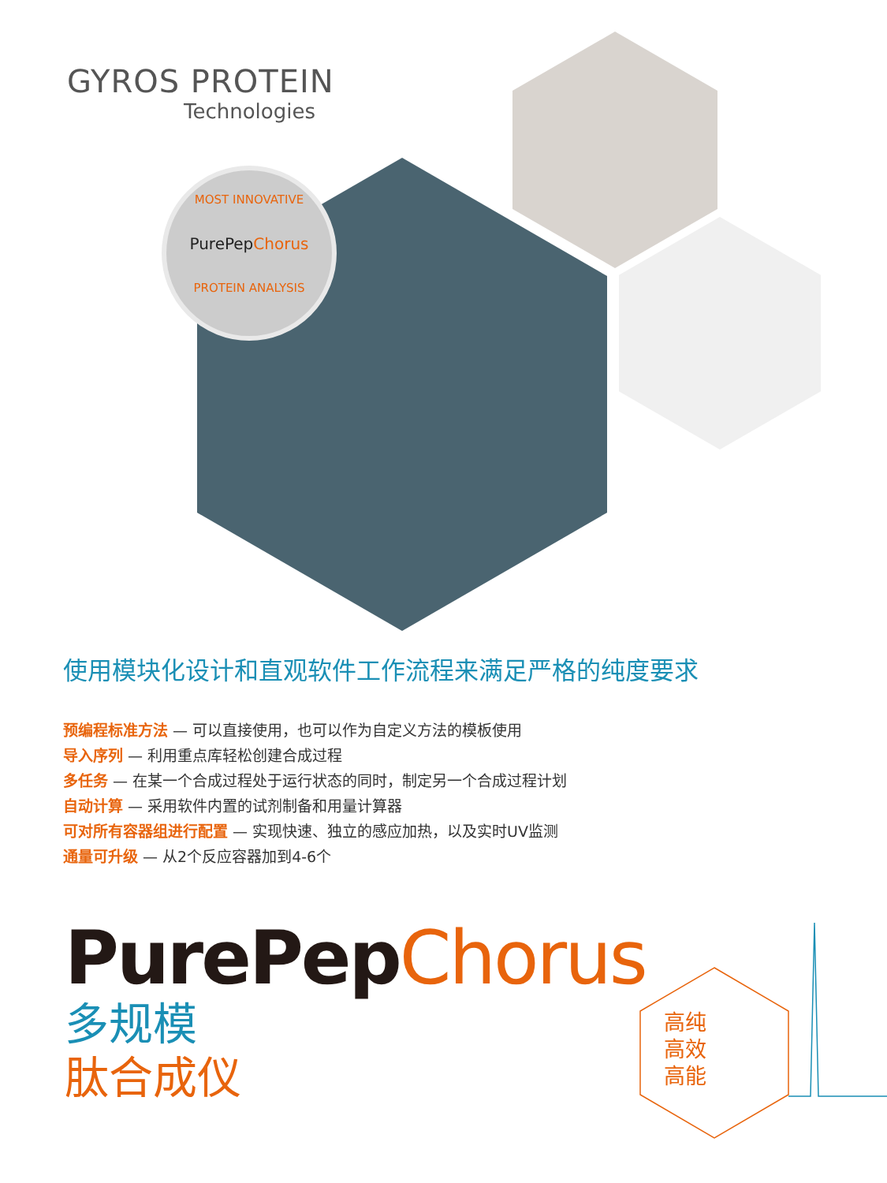GYROS PROTEIN
Technologies
MOST INNOVATIVE
PurePep Chorus
PROTEIN ANALYSIS
使用模块化设计和直观软件工作流程来满足严格的纯度要求
预编程标准方法 — 可以直接使用，也可以作为自定义方法的模板使用
导入序列 — 利用重点库轻松创建合成过程
多任务 — 在某一个合成过程处于运行状态的同时，制定另一个合成过程计划
自动计算 — 采用软件内置的试剂制备和用量计算器
可对所有容器组进行配置 — 实现快速、独立的感应加热，以及实时UV监测
通量可升级 — 从2个反应容器加到4-6个
PurePep Chorus
多规模
肽合成仪
高纯
高效
高能